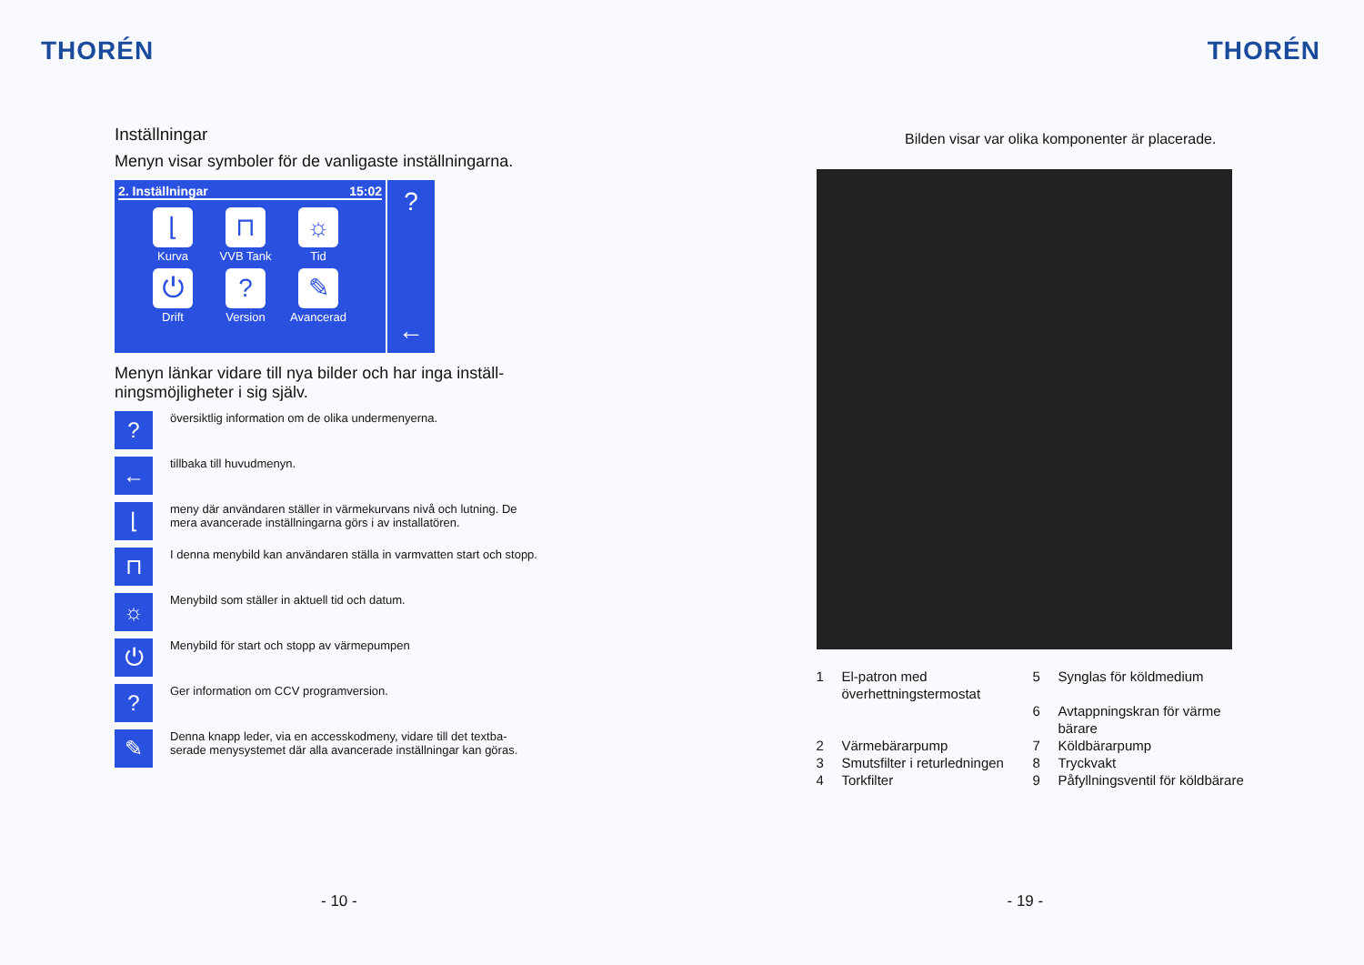THORÉN
Inställningar
Menyn visar symboler för de vanligaste inställningarna.
2. Inställningar 15:02
⌊
Kurva
⊓
VVB Tank
☼
Tid
⏻
Drift
?
Version
✎
Avancerad
?
←
Menyn länkar vidare till nya bilder och har inga inställ-ningsmöjligheter i sig själv.
?
översiktlig information om de olika undermenyerna.
←
tillbaka till huvudmenyn.
⌊
meny där användaren ställer in värmekurvans nivå och lutning. De mera avancerade inställningarna görs i av installatören.
⊓
I denna menybild kan användaren ställa in varmvatten start och stopp.
☼
Menybild som ställer in aktuell tid och datum.
⏻
Menybild för start och stopp av värmepumpen
?
Ger information om CCV programversion.
✎
Denna knapp leder, via en accesskodmeny, vidare till det textba-serade menysystemet där alla avancerade inställningar kan göras.
- 10 -
THORÉN
Bilden visar var olika komponenter är placerade.
1 El-patron med överhettningstermostat 5 Synglas för köldmedium 6 Avtappningskran för värme bärare 2 Värmebärarpump 7 Köldbärarpump 3 Smutsfilter i returledningen 8 Tryckvakt 4 Torkfilter 9 Påfyllningsventil för köldbärare
- 19 -